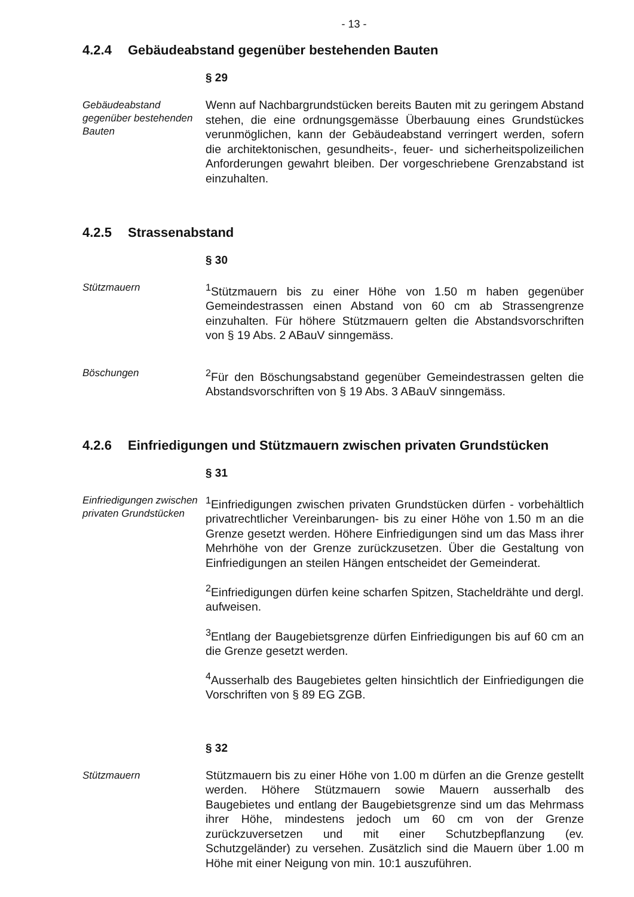- 13 -
4.2.4 Gebäudeabstand gegenüber bestehenden Bauten
§ 29
Gebäudeabstand gegenüber bestehenden Bauten
Wenn auf Nachbargrundstücken bereits Bauten mit zu geringem Abstand stehen, die eine ordnungsgemässe Überbauung eines Grundstückes verunmöglichen, kann der Gebäudeabstand verringert werden, sofern die architektonischen, gesundheits-, feuer- und sicherheitspolizeilichen Anforderungen gewahrt bleiben. Der vorgeschriebene Grenzabstand ist einzuhalten.
4.2.5 Strassenabstand
§ 30
Stützmauern
<sup>1</sup> Stützmauern bis zu einer Höhe von 1.50 m haben gegenüber Gemeindestrassen einen Abstand von 60 cm ab Strassengrenze einzuhalten. Für höhere Stützmauern gelten die Abstandsvorschriften von § 19 Abs. 2 ABauV sinngemäss.
Böschungen
<sup>2</sup> Für den Böschungsabstand gegenüber Gemeindestrassen gelten die Abstandsvorschriften von § 19 Abs. 3 ABauV sinngemäss.
4.2.6 Einfriedigungen und Stützmauern zwischen privaten Grundstücken
§ 31
Einfriedigungen zwischen privaten Grundstücken
<sup>1</sup> Einfriedigungen zwischen privaten Grundstücken dürfen - vorbehältlich privatrechtlicher Vereinbarungen- bis zu einer Höhe von 1.50 m an die Grenze gesetzt werden. Höhere Einfriedigungen sind um das Mass ihrer Mehrhöhe von der Grenze zurückzusetzen. Über die Gestaltung von Einfriedigungen an steilen Hängen entscheidet der Gemeinderat.
<sup>2</sup> Einfriedigungen dürfen keine scharfen Spitzen, Stacheldrähte und dergl. aufweisen.
<sup>3</sup> Entlang der Baugebietsgrenze dürfen Einfriedigungen bis auf 60 cm an die Grenze gesetzt werden.
<sup>4</sup> Ausserhalb des Baugebietes gelten hinsichtlich der Einfriedigungen die Vorschriften von § 89 EG ZGB.
§ 32
Stützmauern
Stützmauern bis zu einer Höhe von 1.00 m dürfen an die Grenze gestellt werden. Höhere Stützmauern sowie Mauern ausserhalb des Baugebietes und entlang der Baugebietsgrenze sind um das Mehrmass ihrer Höhe, mindestens jedoch um 60 cm von der Grenze zurückzuversetzen und mit einer Schutzbepflanzung (ev. Schutzgeländer) zu versehen. Zusätzlich sind die Mauern über 1.00 m Höhe mit einer Neigung von min. 10:1 auszuführen.